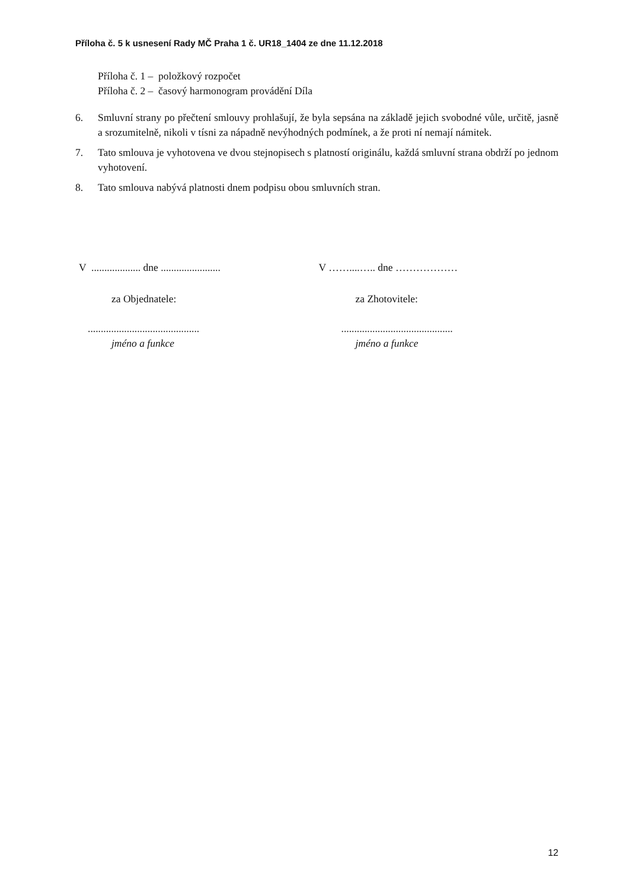Příloha č. 5 k usnesení Rady MČ Praha 1 č. UR18_1404 ze dne 11.12.2018
Příloha č. 1 – položkový rozpočet
Příloha č. 2 – časový harmonogram provádění Díla
6. Smluvní strany po přečtení smlouvy prohlašují, že byla sepsána na základě jejich svobodné vůle, určitě, jasně a srozumitelně, nikoli v tísni za nápadně nevýhodných podmínek, a že proti ní nemají námitek.
7. Tato smlouva je vyhotovena ve dvou stejnopisech s platností originálu, každá smluvní strana obdrží po jednom vyhotovení.
8. Tato smlouva nabývá platnosti dnem podpisu obou smluvních stran.
V ................... dne .......................
za Objednatele:
...........................................
jméno a funkce
V ……....….. dne ………………
za Zhotovitele:
...........................................
jméno a funkce
12